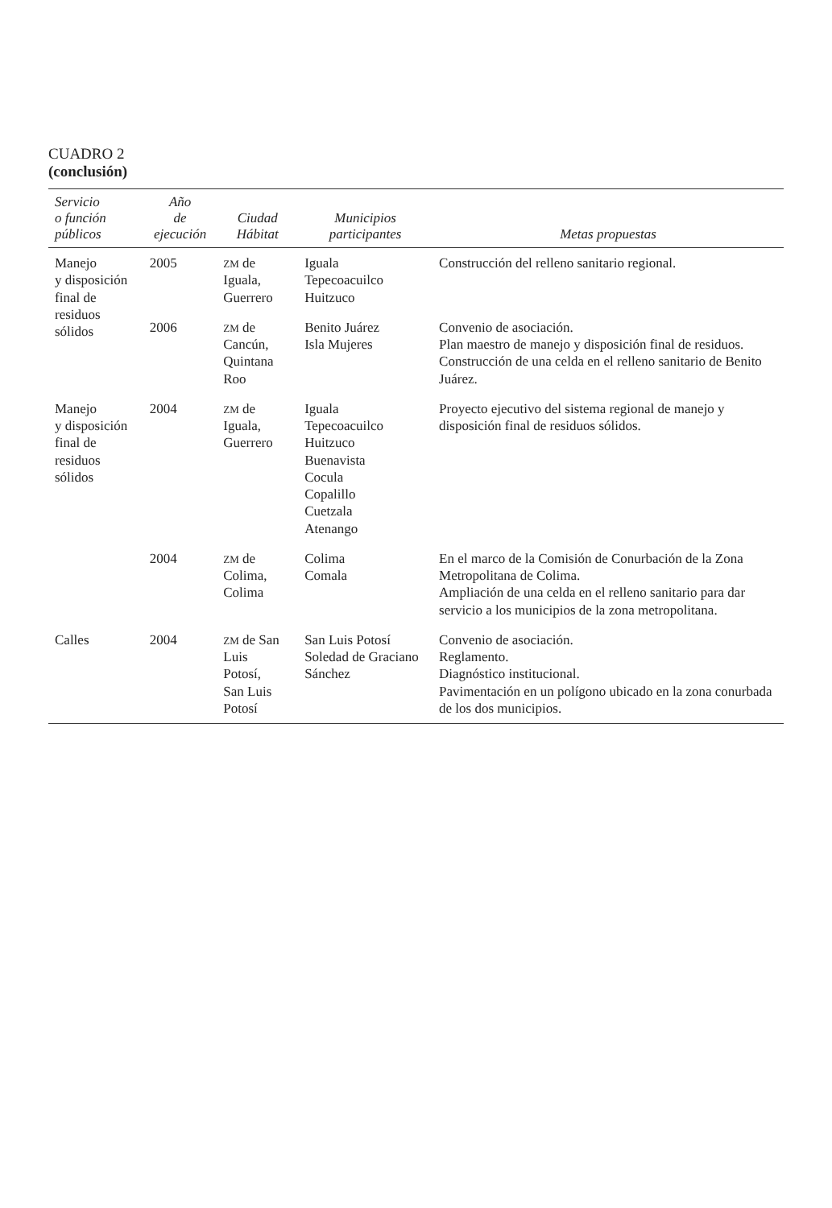CUADRO 2
(conclusión)
| Servicio o función públicos | Año de ejecución | Ciudad Hábitat | Municipios participantes | Metas propuestas |
| --- | --- | --- | --- | --- |
| Manejo y disposición final de residuos sólidos | 2005 | ZM de Iguala, Guerrero | Iguala Tepecoacuilco Huitzuco | Construcción del relleno sanitario regional. |
| | 2006 | ZM de Cancún, Quintana Roo | Benito Juárez Isla Mujeres | Convenio de asociación. Plan maestro de manejo y disposición final de residuos. Construcción de una celda en el relleno sanitario de Benito Juárez. |
| Manejo y disposición final de residuos sólidos | 2004 | ZM de Iguala, Guerrero | Iguala Tepecoacuilco Huitzuco Buenavista Cocula Copalillo Cuetzala Atenango | Proyecto ejecutivo del sistema regional de manejo y disposición final de residuos sólidos. |
| | 2004 | ZM de Colima, Colima | Colima Comala | En el marco de la Comisión de Conurbación de la Zona Metropolitana de Colima. Ampliación de una celda en el relleno sanitario para dar servicio a los municipios de la zona metropolitana. |
| Calles | 2004 | ZM de San Luis Potosí, San Luis Potosí | San Luis Potosí Soledad de Graciano Sánchez | Convenio de asociación. Reglamento. Diagnóstico institucional. Pavimentación en un polígono ubicado en la zona conurbada de los dos municipios. |